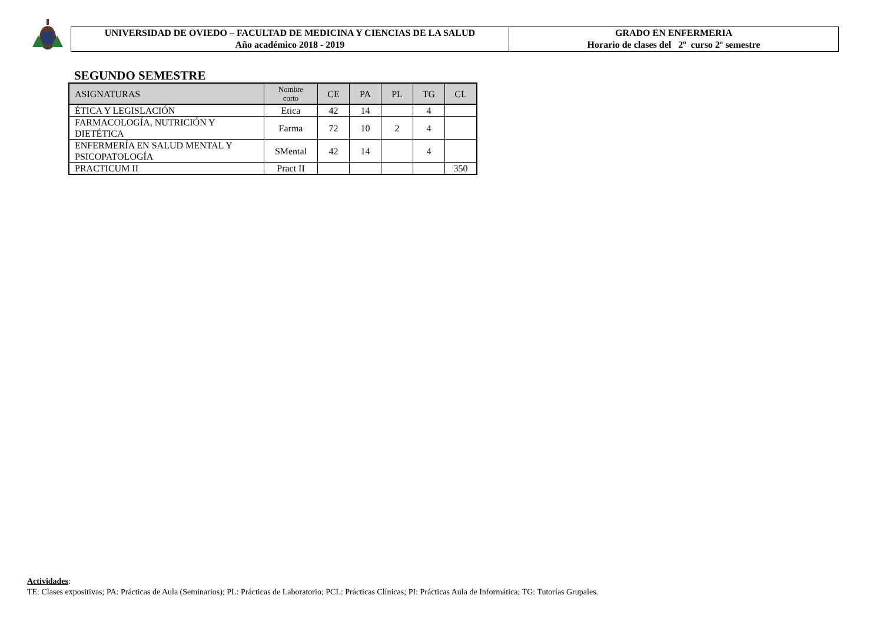UNIVERSIDAD DE OVIEDO – FACULTAD DE MEDICINA Y CIENCIAS DE LA SALUD
Año académico 2018 - 2019
GRADO EN ENFERMERIA
Horario de clases del 2º curso 2º semestre
SEGUNDO SEMESTRE
| ASIGNATURAS | Nombre corto | CE | PA | PL | TG | CL |
| --- | --- | --- | --- | --- | --- | --- |
| ÉTICA Y LEGISLACIÓN | Etica | 42 | 14 | | 4 | |
| FARMACOLOGÍA, NUTRICIÓN Y DIETÉTICA | Farma | 72 | 10 | 2 | 4 | |
| ENFERMERÍA EN SALUD MENTAL Y PSICOPATOLOGÍA | SMental | 42 | 14 | | 4 | |
| PRACTICUM II | Pract II | | | | | 350 |
Actividades:
TE: Clases expositivas; PA: Prácticas de Aula (Seminarios); PL: Prácticas de Laboratorio; PCL: Prácticas Clínicas; PI: Prácticas Aula de Informática; TG: Tutorías Grupales.